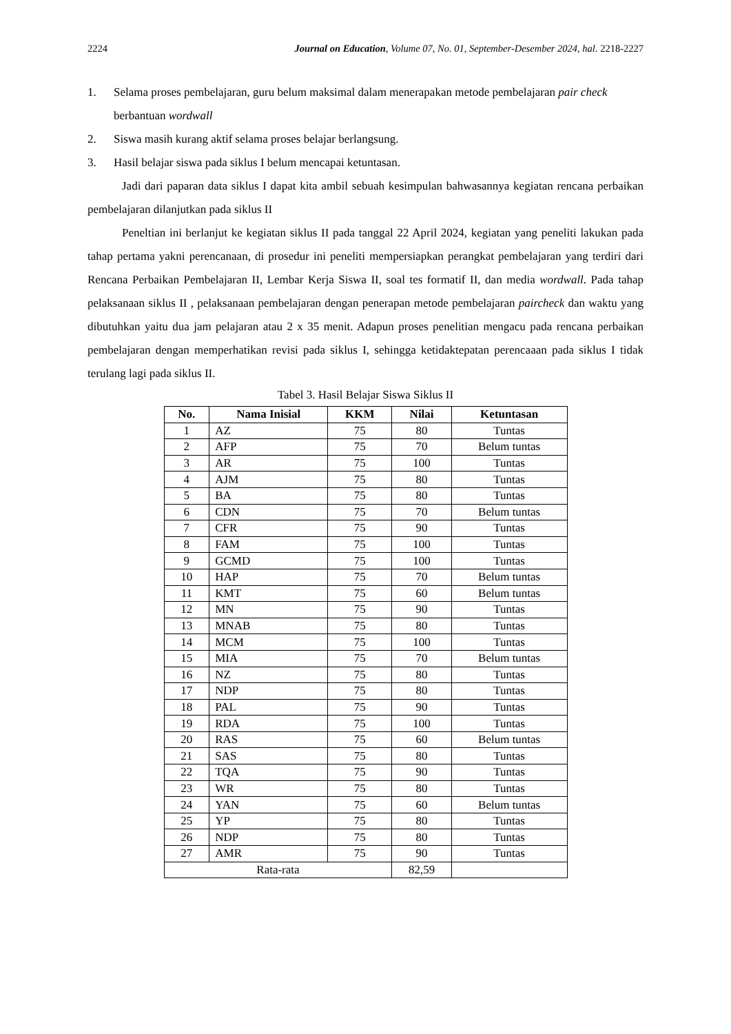2224 Journal on Education, Volume 07, No. 01, September-Desember 2024, hal. 2218-2227
1. Selama proses pembelajaran, guru belum maksimal dalam menerapakan metode pembelajaran pair check berbantuan wordwall
2. Siswa masih kurang aktif selama proses belajar berlangsung.
3. Hasil belajar siswa pada siklus I belum mencapai ketuntasan.
Jadi dari paparan data siklus I dapat kita ambil sebuah kesimpulan bahwasannya kegiatan rencana perbaikan pembelajaran dilanjutkan pada siklus II
Peneltian ini berlanjut ke kegiatan siklus II pada tanggal 22 April 2024, kegiatan yang peneliti lakukan pada tahap pertama yakni perencanaan, di prosedur ini peneliti mempersiapkan perangkat pembelajaran yang terdiri dari Rencana Perbaikan Pembelajaran II, Lembar Kerja Siswa II, soal tes formatif II, dan media wordwall. Pada tahap pelaksanaan siklus II , pelaksanaan pembelajaran dengan penerapan metode pembelajaran paircheck dan waktu yang dibutuhkan yaitu dua jam pelajaran atau 2 x 35 menit. Adapun proses penelitian mengacu pada rencana perbaikan pembelajaran dengan memperhatikan revisi pada siklus I, sehingga ketidaktepatan perencaaan pada siklus I tidak terulang lagi pada siklus II.
Tabel 3. Hasil Belajar Siswa Siklus II
| No. | Nama Inisial | KKM | Nilai | Ketuntasan |
| --- | --- | --- | --- | --- |
| 1 | AZ | 75 | 80 | Tuntas |
| 2 | AFP | 75 | 70 | Belum tuntas |
| 3 | AR | 75 | 100 | Tuntas |
| 4 | AJM | 75 | 80 | Tuntas |
| 5 | BA | 75 | 80 | Tuntas |
| 6 | CDN | 75 | 70 | Belum tuntas |
| 7 | CFR | 75 | 90 | Tuntas |
| 8 | FAM | 75 | 100 | Tuntas |
| 9 | GCMD | 75 | 100 | Tuntas |
| 10 | HAP | 75 | 70 | Belum tuntas |
| 11 | KMT | 75 | 60 | Belum tuntas |
| 12 | MN | 75 | 90 | Tuntas |
| 13 | MNAB | 75 | 80 | Tuntas |
| 14 | MCM | 75 | 100 | Tuntas |
| 15 | MIA | 75 | 70 | Belum tuntas |
| 16 | NZ | 75 | 80 | Tuntas |
| 17 | NDP | 75 | 80 | Tuntas |
| 18 | PAL | 75 | 90 | Tuntas |
| 19 | RDA | 75 | 100 | Tuntas |
| 20 | RAS | 75 | 60 | Belum tuntas |
| 21 | SAS | 75 | 80 | Tuntas |
| 22 | TQA | 75 | 90 | Tuntas |
| 23 | WR | 75 | 80 | Tuntas |
| 24 | YAN | 75 | 60 | Belum tuntas |
| 25 | YP | 75 | 80 | Tuntas |
| 26 | NDP | 75 | 80 | Tuntas |
| 27 | AMR | 75 | 90 | Tuntas |
| Rata-rata | | | 82,59 | |